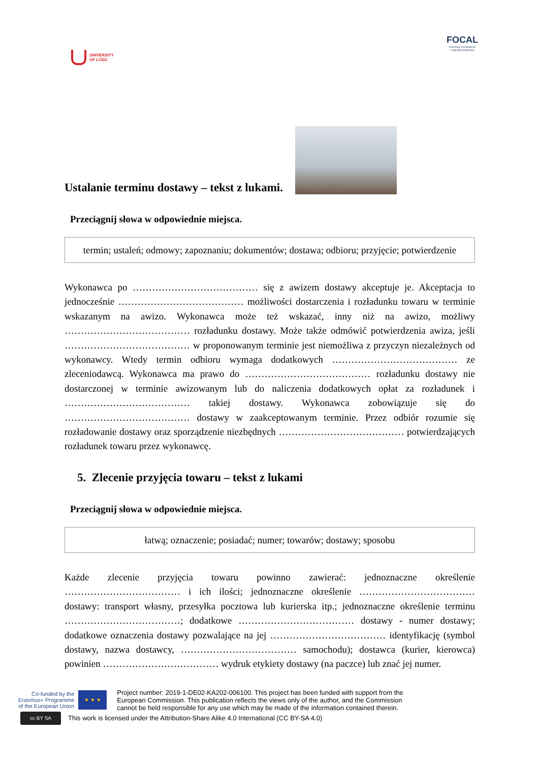UNIVERSITY
OF LODZ
FOCAL
Fostering Occupational
Language Acquisition
Ustalanie terminu dostawy – tekst z lukami.
Przeciągnij słowa w odpowiednie miejsca.
termin; ustaleń; odmowy; zapoznaniu; dokumentów; dostawa; odbioru; przyjęcie; potwierdzenie
Wykonawca po ………………………………… się z awizem dostawy akceptuje je. Akceptacja to jednocześnie ………………………………… możliwości dostarczenia i rozładunku towaru w terminie wskazanym na awizo. Wykonawca może też wskazać, inny niż na awizo, możliwy ………………………………… rozładunku dostawy. Może także odmówić potwierdzenia awiza, jeśli ………………………………… w proponowanym terminie jest niemożliwa z przyczyn niezależnych od wykonawcy. Wtedy termin odbioru wymaga dodatkowych ………………………………… ze zleceniodawcą. Wykonawca ma prawo do ………………………………… rozładunku dostawy nie dostarczonej w terminie awizowanym lub do naliczenia dodatkowych opłat za rozładunek i ………………………………… takiej dostawy. Wykonawca zobowiązuje się do ………………………………… dostawy w zaakceptowanym terminie. Przez odbiór rozumie się rozładowanie dostawy oraz sporządzenie niezbędnych ………………………………… potwierdzających rozładunek towaru przez wykonawcę.
5. Zlecenie przyjęcia towaru – tekst z lukami
Przeciągnij słowa w odpowiednie miejsca.
łatwą; oznaczenie; posiadać; numer; towarów; dostawy; sposobu
Każde zlecenie przyjęcia towaru powinno zawierać: jednoznaczne określenie ……………………………… i ich ilości; jednoznaczne określenie ……………………………… dostawy: transport własny, przesyłka pocztowa lub kurierska itp.; jednoznaczne określenie terminu ………………………………; dodatkowe ……………………………… dostawy - numer dostawy; dodatkowe oznaczenia dostawy pozwalające na jej ……………………………… identyfikację (symbol dostawy, nazwa dostawcy, ……………………………… samochodu); dostawca (kurier, kierowca) powinien ……………………………… wydruk etykiety dostawy (na paczce) lub znać jej numer.
Co-funded by the
Erasmus+ Programme
of the European Union
★ ★ ★
Project number: 2019-1-DE02-KA202-006100. This project has been funded with support from the European Commission. This publication reflects the views only of the author, and the Commission cannot be held responsible for any use which may be made of the information contained therein.
cc BY SA
This work is licensed under the Attribution-Share Alike 4.0 International (CC BY-SA 4.0)